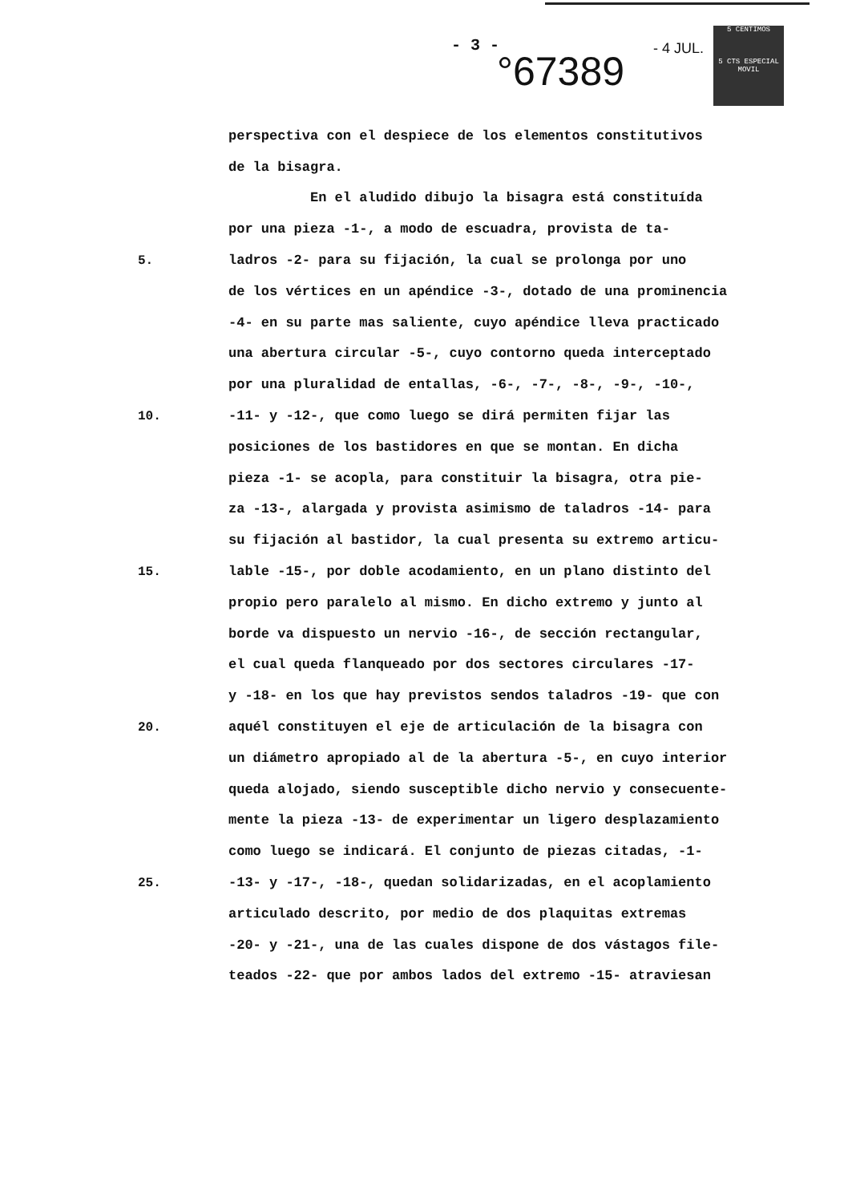- 3 -
°67389 - 4 JUL.
5 CENTIMOS
5 CTS ESPECIAL MOVIL
perspectiva con el despiece de los elementos constitutivos
de la bisagra.
En el aludido dibujo la bisagra está constituída
por una pieza -1-, a modo de escuadra, provista de ta-
5. ladros -2- para su fijación, la cual se prolonga por uno
de los vértices en un apéndice -3-, dotado de una prominencia
-4- en su parte mas saliente, cuyo apéndice lleva practicado
una abertura circular -5-, cuyo contorno queda interceptado
por una pluralidad de entallas, -6-, -7-, -8-, -9-, -10-,
10. -11- y -12-, que como luego se dirá permiten fijar las
posiciones de los bastidores en que se montan. En dicha
pieza -1- se acopla, para constituir la bisagra, otra pie-
za -13-, alargada y provista asimismo de taladros -14- para
su fijación al bastidor, la cual presenta su extremo articu-
15. lable -15-, por doble acodamiento, en un plano distinto del
propio pero paralelo al mismo. En dicho extremo y junto al
borde va dispuesto un nervio -16-, de sección rectangular,
el cual queda flanqueado por dos sectores circulares -17-
y -18- en los que hay previstos sendos taladros -19- que con
20. aquél constituyen el eje de articulación de la bisagra con
un diámetro apropiado al de la abertura -5-, en cuyo interior
queda alojado, siendo susceptible dicho nervio y consecuente-
mente la pieza -13- de experimentar un ligero desplazamiento
como luego se indicará. El conjunto de piezas citadas, -1-
25. -13- y -17-, -18-, quedan solidarizadas, en el acoplamiento
articulado descrito, por medio de dos plaquitas extremas
-20- y -21-, una de las cuales dispone de dos vástagos file-
teados -22- que por ambos lados del extremo -15- atraviesan